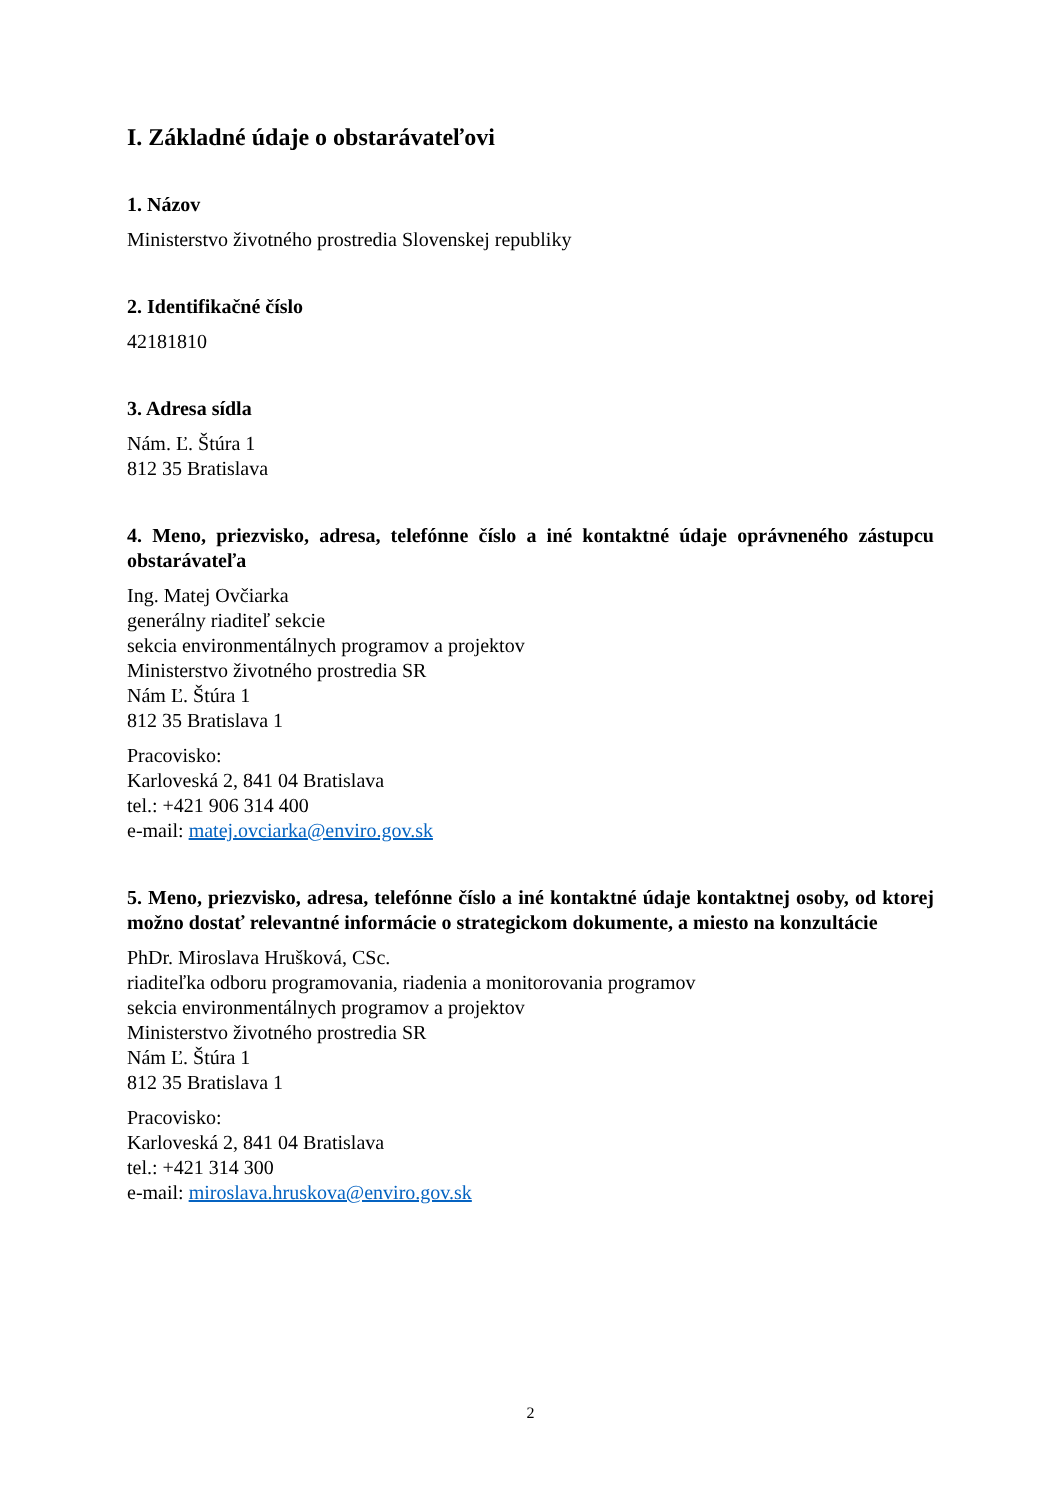I. Základné údaje o obstarávateľovi
1. Názov
Ministerstvo životného prostredia Slovenskej republiky
2. Identifikačné číslo
42181810
3. Adresa sídla
Nám. Ľ. Štúra 1
812 35 Bratislava
4. Meno, priezvisko, adresa, telefónne číslo a iné kontaktné údaje oprávneného zástupcu obstarávateľa
Ing. Matej Ovčiarka
generálny riaditeľ sekcie
sekcia environmentálnych programov a projektov
Ministerstvo životného prostredia SR
Nám Ľ. Štúra 1
812 35 Bratislava 1
Pracovisko:
Karloveská 2, 841 04 Bratislava
tel.: +421 906 314 400
e-mail: matej.ovciarka@enviro.gov.sk
5. Meno, priezvisko, adresa, telefónne číslo a iné kontaktné údaje kontaktnej osoby, od ktorej možno dostať relevantné informácie o strategickom dokumente, a miesto na konzultácie
PhDr. Miroslava Hrušková, CSc.
riaditeľka odboru programovania, riadenia a monitorovania programov
sekcia environmentálnych programov a projektov
Ministerstvo životného prostredia SR
Nám Ľ. Štúra 1
812 35 Bratislava 1
Pracovisko:
Karloveská 2, 841 04 Bratislava
tel.: +421 314 300
e-mail: miroslava.hruskova@enviro.gov.sk
2